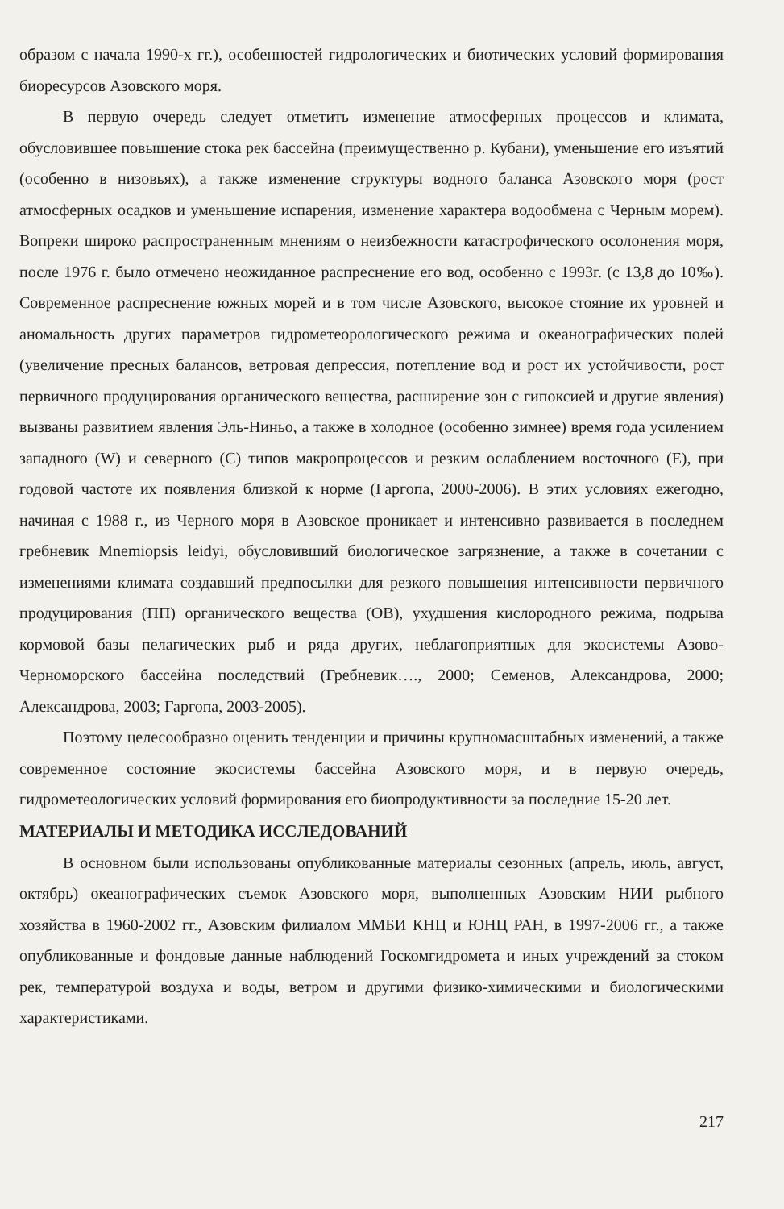образом с начала 1990-х гг.), особенностей гидрологических и биотических условий формирования биоресурсов Азовского моря.
В первую очередь следует отметить изменение атмосферных процессов и климата, обусловившее повышение стока рек бассейна (преимущественно р. Кубани), уменьшение его изъятий (особенно в низовьях), а также изменение структуры водного баланса Азовского моря (рост атмосферных осадков и уменьшение испарения, изменение характера водообмена с Черным морем). Вопреки широко распространенным мнениям о неизбежности катастрофического осолонения моря, после 1976 г. было отмечено неожиданное распреснение его вод, особенно с 1993г. (с 13,8 до 10‰). Современное распреснение южных морей и в том числе Азовского, высокое стояние их уровней и аномальность других параметров гидрометеорологического режима и океанографических полей (увеличение пресных балансов, ветровая депрессия, потепление вод и рост их устойчивости, рост первичного продуцирования органического вещества, расширение зон с гипоксией и другие явления) вызваны развитием явления Эль-Ниньо, а также в холодное (особенно зимнее) время года усилением западного (W) и северного (С) типов макропроцессов и резким ослаблением восточного (Е), при годовой частоте их появления близкой к норме (Гаргопа, 2000-2006). В этих условиях ежегодно, начиная с 1988 г., из Черного моря в Азовское проникает и интенсивно развивается в последнем гребневик Mnemiopsis leidyi, обусловивший биологическое загрязнение, а также в сочетании с изменениями климата создавший предпосылки для резкого повышения интенсивности первичного продуцирования (ПП) органического вещества (ОВ), ухудшения кислородного режима, подрыва кормовой базы пелагических рыб и ряда других, неблагоприятных для экосистемы Азово-Черноморского бассейна последствий (Гребневик…., 2000; Семенов, Александрова, 2000; Александрова, 2003; Гаргопа, 2003-2005).
Поэтому целесообразно оценить тенденции и причины крупномасштабных изменений, а также современное состояние экосистемы бассейна Азовского моря, и в первую очередь, гидрометеологических условий формирования его биопродуктивности за последние 15-20 лет.
МАТЕРИАЛЫ И МЕТОДИКА ИССЛЕДОВАНИЙ
В основном были использованы опубликованные материалы сезонных (апрель, июль, август, октябрь) океанографических съемок Азовского моря, выполненных Азовским НИИ рыбного хозяйства в 1960-2002 гг., Азовским филиалом ММБИ КНЦ и ЮНЦ РАН, в 1997-2006 гг., а также опубликованные и фондовые данные наблюдений Госкомгидромета и иных учреждений за стоком рек, температурой воздуха и воды, ветром и другими физико-химическими и биологическими характеристиками.
217